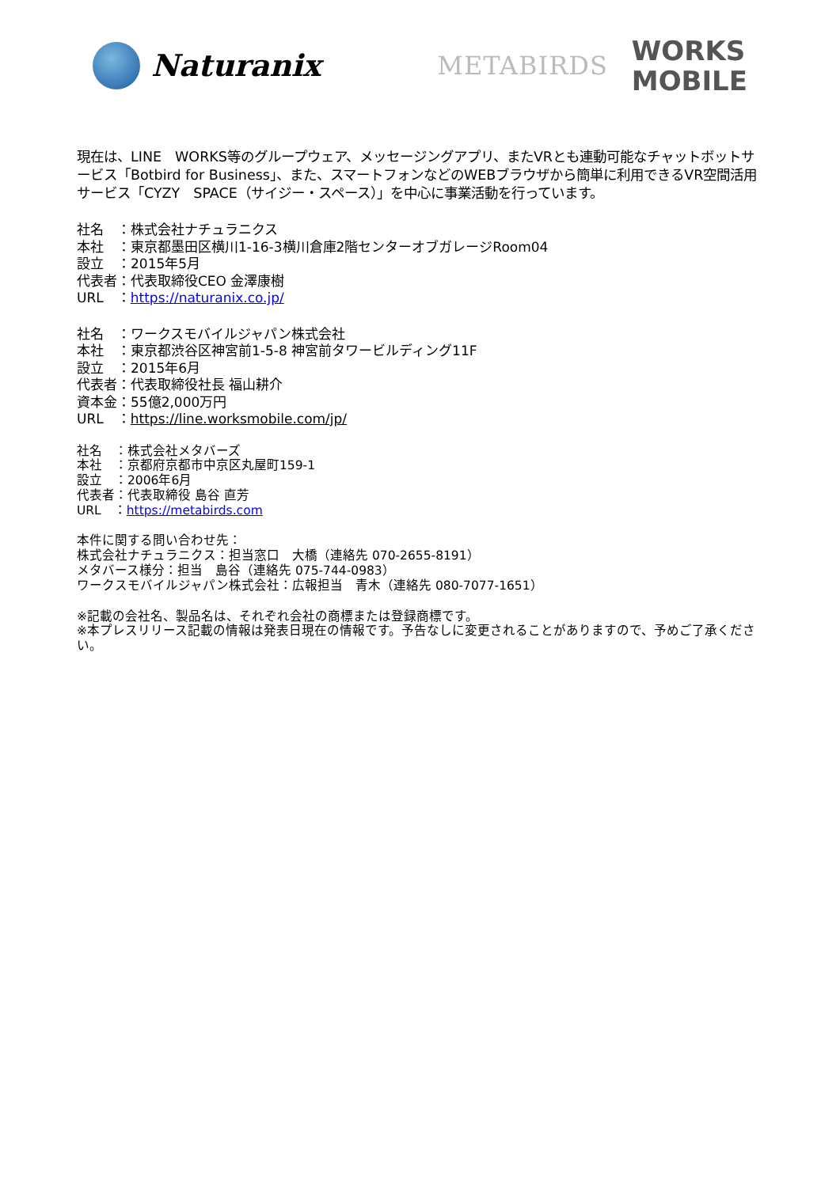Naturanix
METABIRDS
WORKS
MOBILE
現在は、LINE　WORKS等のグループウェア、メッセージングアプリ、またVRとも連動可能なチャットボットサービス「Botbird for Business」、また、スマートフォンなどのWEBブラウザから簡単に利用できるVR空間活用サービス「CYZY　SPACE（サイジー・スペース）」を中心に事業活動を行っています。
社名　：株式会社ナチュラニクス
本社　：東京都墨田区横川1-16-3横川倉庫2階センターオブガレージRoom04
設立　：2015年5月
代表者：代表取締役CEO 金澤康樹
URL　：https://naturanix.co.jp/
社名　：ワークスモバイルジャパン株式会社
本社　：東京都渋谷区神宮前1-5-8 神宮前タワービルディング11F
設立　：2015年6月
代表者：代表取締役社長 福山耕介
資本金：55億2,000万円
URL　：https://line.worksmobile.com/jp/
社名　：株式会社メタバーズ
本社　：京都府京都市中京区丸屋町159-1
設立　：2006年6月
代表者：代表取締役 島谷 直芳
URL　：https://metabirds.com
本件に関する問い合わせ先：
株式会社ナチュラニクス：担当窓口　大橋（連絡先 070-2655-8191）
メタバース様分：担当　島谷（連絡先 075-744-0983）
ワークスモバイルジャパン株式会社：広報担当　青木（連絡先 080-7077-1651）
※記載の会社名、製品名は、それぞれ会社の商標または登録商標です。
※本プレスリリース記載の情報は発表日現在の情報です。予告なしに変更されることがありますので、予めご了承ください。